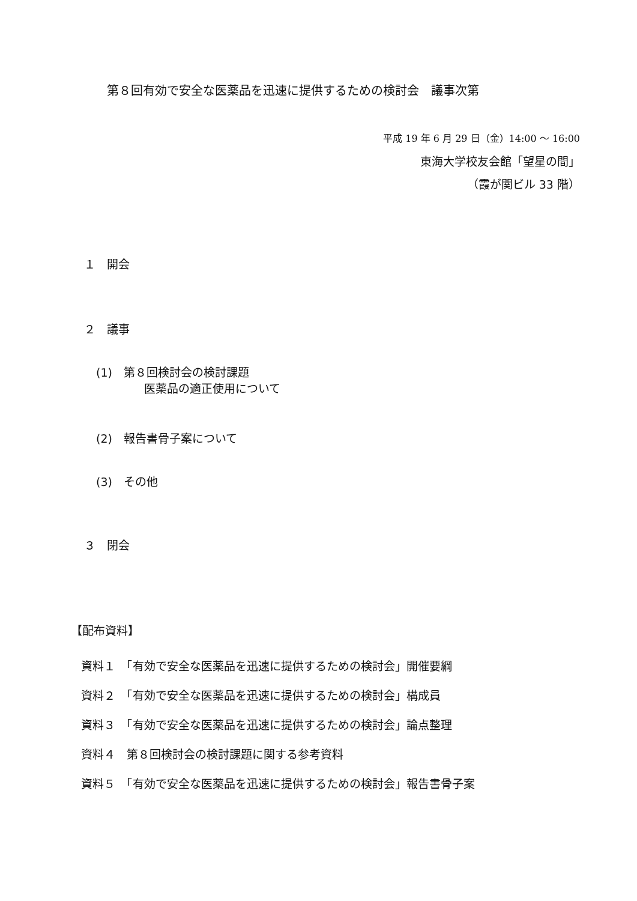第８回有効で安全な医薬品を迅速に提供するための検討会　議事次第
平成 19 年 6 月 29 日（金）14:00 ～ 16:00
東海大学校友会館「望星の間」
（霞が関ビル 33 階）
１　開会
２　議事
(1)　第８回検討会の検討課題
医薬品の適正使用について
(2)　報告書骨子案について
(3)　その他
３　閉会
【配布資料】
資料１　「有効で安全な医薬品を迅速に提供するための検討会」開催要綱
資料２　「有効で安全な医薬品を迅速に提供するための検討会」構成員
資料３　「有効で安全な医薬品を迅速に提供するための検討会」論点整理
資料４　第８回検討会の検討課題に関する参考資料
資料５　「有効で安全な医薬品を迅速に提供するための検討会」報告書骨子案